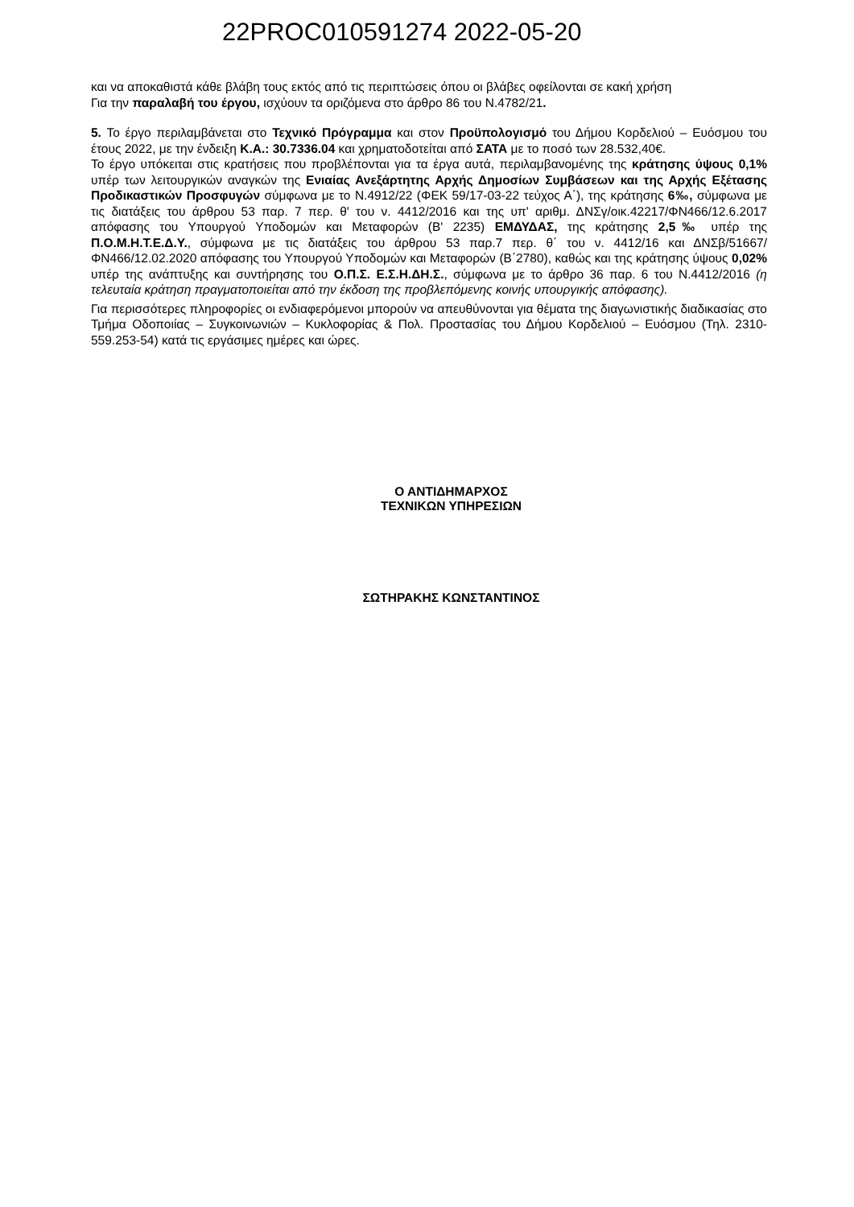22PROC010591274 2022-05-20
και να αποκαθιστά κάθε βλάβη τους εκτός από τις περιπτώσεις όπου οι βλάβες οφείλονται σε κακή χρήση
Για την παραλαβή του έργου, ισχύουν τα οριζόμενα στο άρθρο 86 του Ν.4782/21.
5. Το έργο περιλαμβάνεται στο Τεχνικό Πρόγραμμα και στον Προϋπολογισμό του Δήμου Κορδελιού – Ευόσμου του έτους 2022, με την ένδειξη Κ.Α.: 30.7336.04 και χρηματοδοτείται από ΣΑΤΑ με το ποσό των 28.532,40€.
Το έργο υπόκειται στις κρατήσεις που προβλέπονται για τα έργα αυτά, περιλαμβανομένης της κράτησης ύψους 0,1% υπέρ των λειτουργικών αναγκών της Ενιαίας Ανεξάρτητης Αρχής Δημοσίων Συμβάσεων και της Αρχής Εξέτασης Προδικαστικών Προσφυγών σύμφωνα με το Ν.4912/22 (ΦΕΚ 59/17-03-22 τεύχος Α΄), της κράτησης 6‰, σύμφωνα με τις διατάξεις του άρθρου 53 παρ. 7 περ. θ' του ν. 4412/2016 και της υπ' αριθμ. ΔΝΣγ/οικ.42217/ΦΝ466/12.6.2017 απόφασης του Υπουργού Υποδομών και Μεταφορών (Β' 2235) ΕΜΔΥΔΑΣ, της κράτησης 2,5‰ υπέρ της Π.Ο.Μ.Η.Τ.Ε.Δ.Υ., σύμφωνα με τις διατάξεις του άρθρου 53 παρ.7 περ. θ΄ του ν. 4412/16 και ΔΝΣβ/51667/ΦΝ466/12.02.2020 απόφασης του Υπουργού Υποδομών και Μεταφορών (Β΄2780), καθώς και της κράτησης ύψους 0,02% υπέρ της ανάπτυξης και συντήρησης του Ο.Π.Σ. Ε.Σ.Η.ΔΗ.Σ., σύμφωνα με το άρθρο 36 παρ. 6 του Ν.4412/2016 (η τελευταία κράτηση πραγματοποιείται από την έκδοση της προβλεπόμενης κοινής υπουργικής απόφασης).
Για περισσότερες πληροφορίες οι ενδιαφερόμενοι μπορούν να απευθύνονται για θέματα της διαγωνιστικής διαδικασίας στο Τμήμα Οδοποιίας – Συγκοινωνιών – Κυκλοφορίας & Πολ. Προστασίας του Δήμου Κορδελιού – Ευόσμου (Τηλ. 2310-559.253-54) κατά τις εργάσιμες ημέρες και ώρες.
Ο ΑΝΤΙΔΗΜΑΡΧΟΣ
ΤΕΧΝΙΚΩΝ ΥΠΗΡΕΣΙΩΝ
ΣΩΤΗΡΑΚΗΣ ΚΩΝΣΤΑΝΤΙΝΟΣ